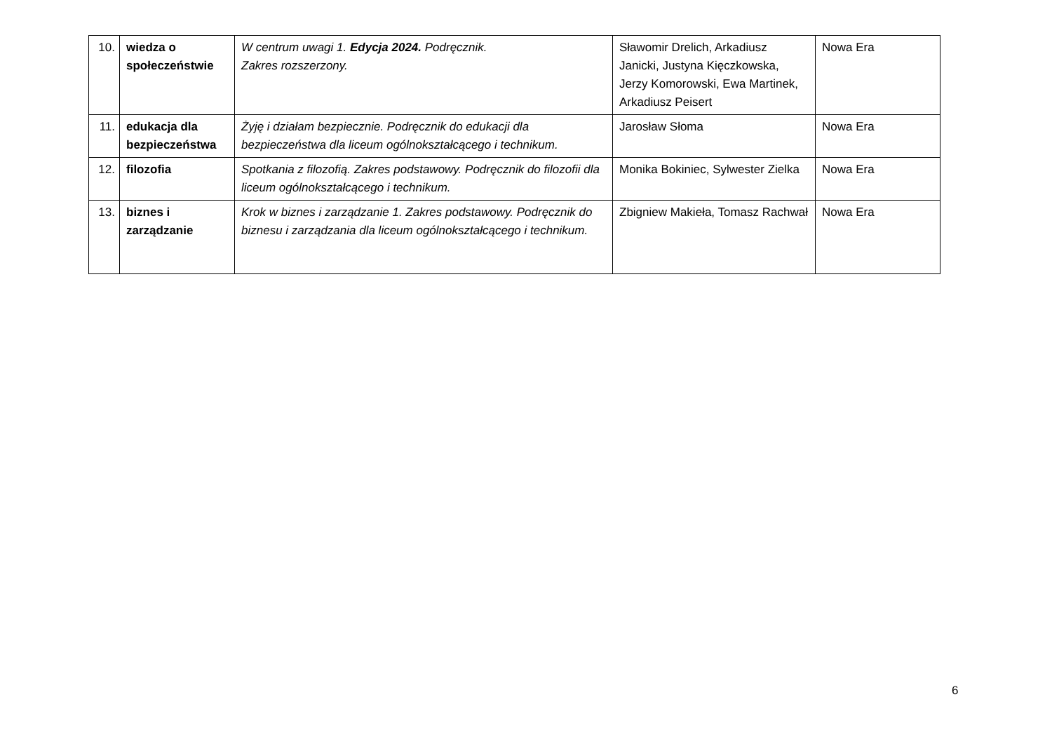| 10. | wiedza o społeczeństwie | W centrum uwagi 1. Edycja 2024. Podręcznik. Zakres rozszerzony. | Sławomir Drelich, Arkadiusz Janicki, Justyna Kięczkowska, Jerzy Komorowski, Ewa Martinek, Arkadiusz Peisert | Nowa Era |
| 11. | edukacja dla bezpieczeństwa | Żyję i działam bezpiecznie. Podręcznik do edukacji dla bezpieczeństwa dla liceum ogólnokształcącego i technikum. | Jarosław Słoma | Nowa Era |
| 12. | filozofia | Spotkania z filozofią. Zakres podstawowy. Podręcznik do filozofii dla liceum ogólnokształcącego i technikum. | Monika Bokiniec, Sylwester Zielka | Nowa Era |
| 13. | biznes i zarządzanie | Krok w biznes i zarządzanie 1. Zakres podstawowy. Podręcznik do biznesu i zarządzania dla liceum ogólnokształcącego i technikum. | Zbigniew Makieła, Tomasz Rachwał | Nowa Era |
6